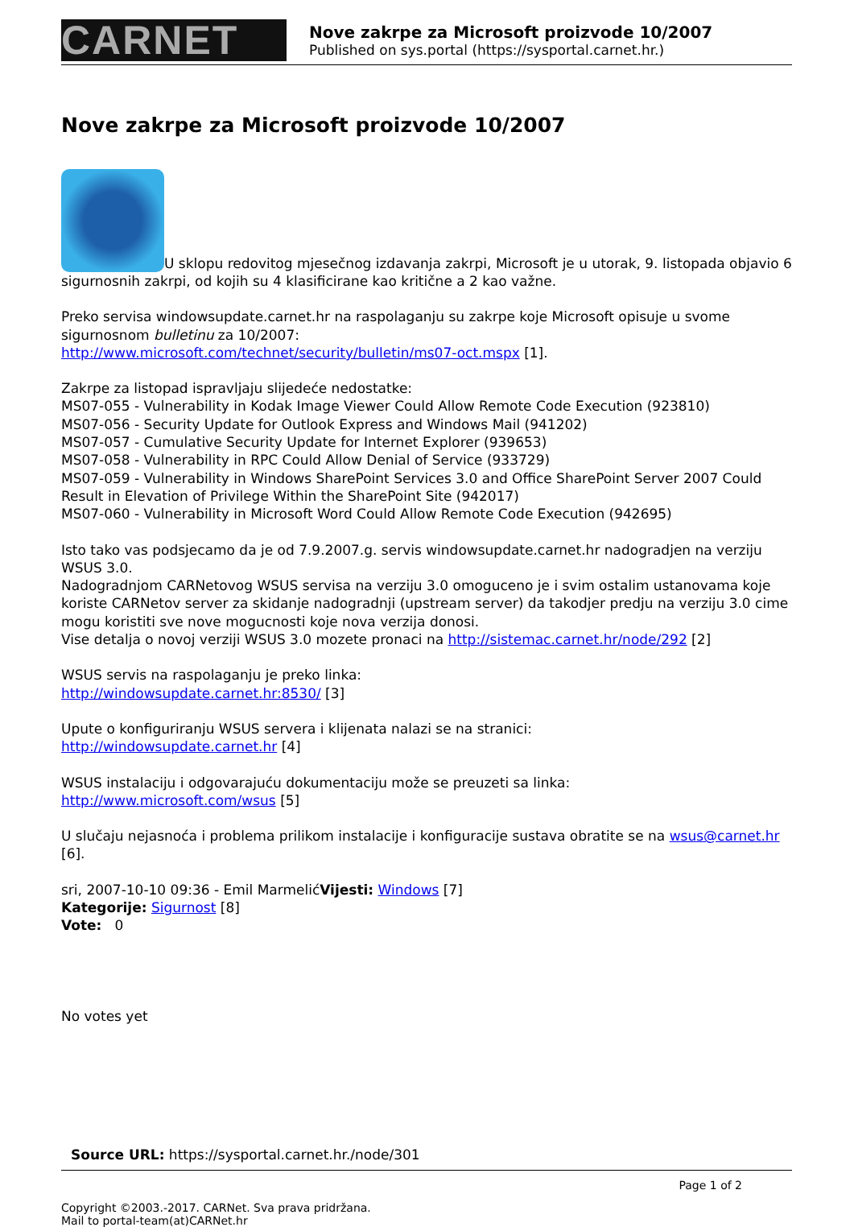CARNET
Nove zakrpe za Microsoft proizvode 10/2007
Published on sys.portal (https://sysportal.carnet.hr.)
Nove zakrpe za Microsoft proizvode 10/2007
U sklopu redovitog mjesečnog izdavanja zakrpi, Microsoft je u utorak, 9. listopada objavio 6 sigurnosnih zakrpi, od kojih su 4 klasificirane kao kritične a 2 kao važne.
Preko servisa windowsupdate.carnet.hr na raspolaganju su zakrpe koje Microsoft opisuje u svome sigurnosnom bulletinu za 10/2007:
http://www.microsoft.com/technet/security/bulletin/ms07-oct.mspx [1].
Zakrpe za listopad ispravljaju slijedeće nedostatke:
MS07-055 - Vulnerability in Kodak Image Viewer Could Allow Remote Code Execution (923810)
MS07-056 - Security Update for Outlook Express and Windows Mail (941202)
MS07-057 - Cumulative Security Update for Internet Explorer (939653)
MS07-058 - Vulnerability in RPC Could Allow Denial of Service (933729)
MS07-059 - Vulnerability in Windows SharePoint Services 3.0 and Office SharePoint Server 2007 Could Result in Elevation of Privilege Within the SharePoint Site (942017)
MS07-060 - Vulnerability in Microsoft Word Could Allow Remote Code Execution (942695)
Isto tako vas podsjecamo da je od 7.9.2007.g. servis windowsupdate.carnet.hr nadogradjen na verziju WSUS 3.0.
Nadogradnjom CARNetovog WSUS servisa na verziju 3.0 omoguceno je i svim ostalim ustanovama koje koriste CARNetov server za skidanje nadogradnji (upstream server) da takodjer predju na verziju 3.0 cime mogu koristiti sve nove mogucnosti koje nova verzija donosi.
Vise detalja o novoj verziji WSUS 3.0 mozete pronaci na http://sistemac.carnet.hr/node/292 [2]
WSUS servis na raspolaganju je preko linka:
http://windowsupdate.carnet.hr:8530/ [3]
Upute o konfiguriranju WSUS servera i klijenata nalazi se na stranici:
http://windowsupdate.carnet.hr [4]
WSUS instalaciju i odgovarajuću dokumentaciju može se preuzeti sa linka:
http://www.microsoft.com/wsus [5]
U slučaju nejasnoća i problema prilikom instalacije i konfiguracije sustava obratite se na wsus@carnet.hr [6].
sri, 2007-10-10 09:36 - Emil MarmelićVijesti: Windows [7]
Kategorije: Sigurnost [8]
Vote: 0
No votes yet
Source URL: https://sysportal.carnet.hr./node/301
Page 1 of 2
Copyright ©2003.-2017. CARNet. Sva prava pridržana.
Mail to portal-team(at)CARNet.hr